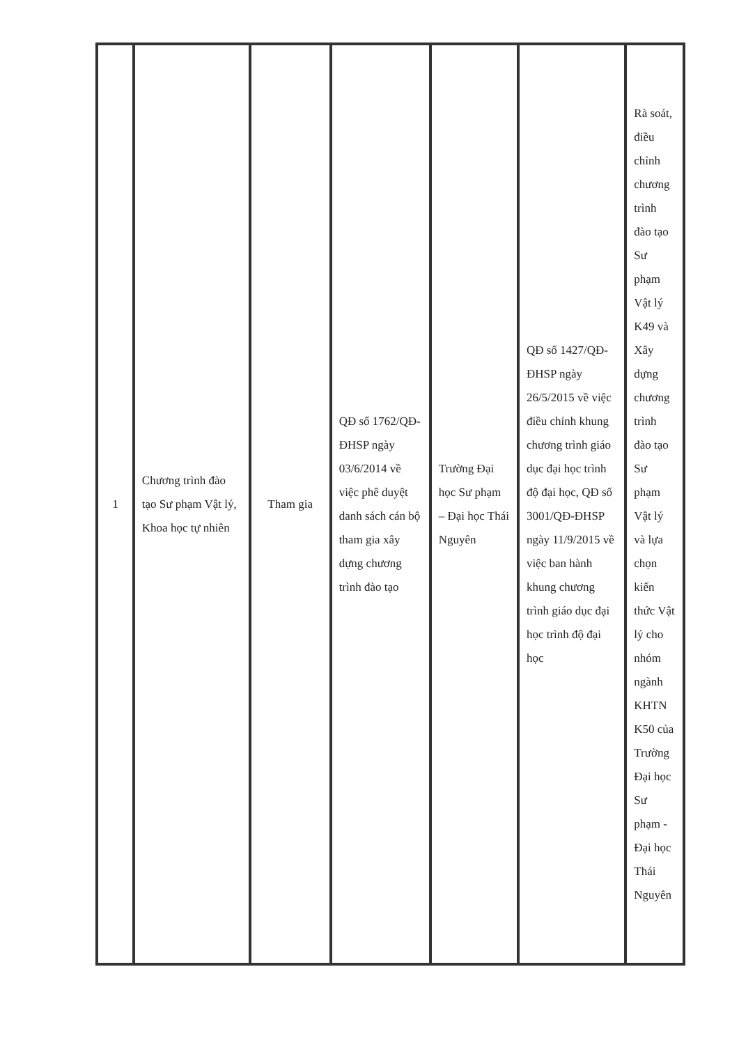| 1 | Chương trình đào tạo Sư phạm Vật lý, Khoa học tự nhiên | Tham gia | QĐ số 1762/QĐ-ĐHSP ngày 03/6/2014 về việc phê duyệt danh sách cán bộ tham gia xây dựng chương trình đào tạo | Trường Đại học Sư phạm – Đại học Thái Nguyên | QĐ số 1427/QĐ-ĐHSP ngày 26/5/2015 về việc điều chỉnh khung chương trình giáo dục đại học trình độ đại học, QĐ số 3001/QĐ-ĐHSP ngày 11/9/2015 về việc ban hành khung chương trình giáo dục đại học trình độ đại học | Rà soát, điều chỉnh chương trình đào tạo Sư phạm Vật lý K49 và Xây dựng chương trình đào tạo Sư phạm Vật lý và lựa chọn kiến thức Vật lý cho nhóm ngành KHTN K50 của Trường Đại học Sư phạm - Đại học Thái Nguyên |